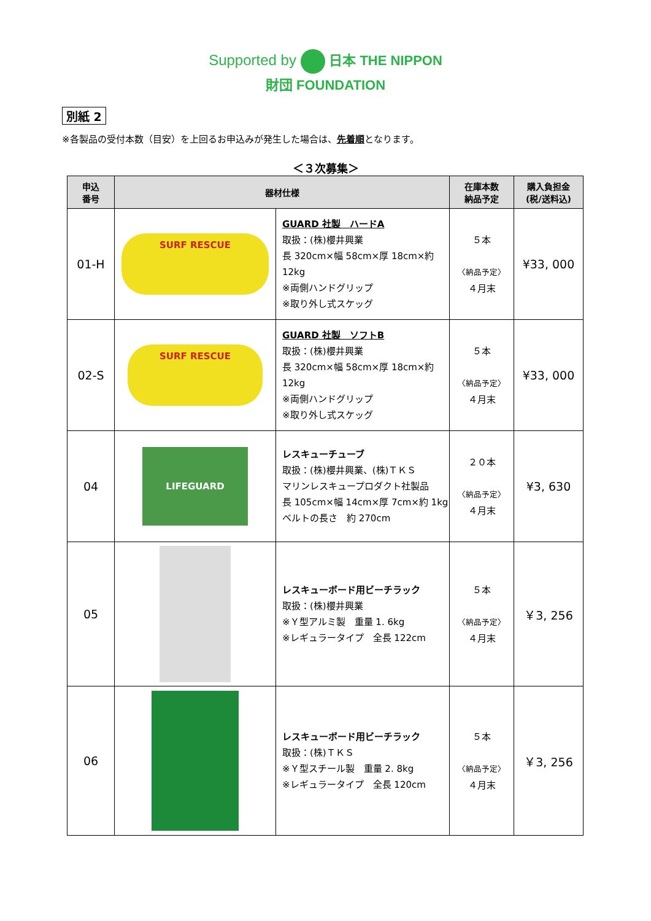Supported by 日本 THE NIPPON
財団 FOUNDATION
別紙 2
※各製品の受付本数（目安）を上回るお申込みが発生した場合は、先着順となります。
＜３次募集＞
| 申込 番号 | 器材仕様 | | 在庫本数 納品予定 | 購入負担金 (税/送料込) |
| --- | --- | --- | --- | --- |
| 01-H | SURF RESCUE | GUARD 社製 ハードA 取扱：(株)櫻井興業 長 320cm×幅 58cm×厚 18cm×約 12kg ※両側ハンドグリップ ※取り外し式スケッグ | ５本 〈納品予定〉 ４月末 | ¥33, 000 |
| 02-S | SURF RESCUE | GUARD 社製 ソフトB 取扱：(株)櫻井興業 長 320cm×幅 58cm×厚 18cm×約 12kg ※両側ハンドグリップ ※取り外し式スケッグ | ５本 〈納品予定〉 ４月末 | ¥33, 000 |
| 04 | LIFEGUARD | レスキューチューブ 取扱：(株)櫻井興業、(株)ＴＫＳ マリンレスキュープロダクト社製品 長 105cm×幅 14cm×厚 7cm×約 1kg ベルトの長さ 約 270cm | ２０本 〈納品予定〉 ４月末 | ¥3, 630 |
| 05 | | レスキューボード用ビーチラック 取扱：(株)櫻井興業 ※Ｙ型アルミ製 重量 1. 6kg ※レギュラータイプ 全長 122cm | ５本 〈納品予定〉 ４月末 | ￥3, 256 |
| 06 | | レスキューボード用ビーチラック 取扱：(株)ＴＫＳ ※Ｙ型スチール製 重量 2. 8kg ※レギュラータイプ 全長 120cm | ５本 〈納品予定〉 ４月末 | ￥3, 256 |